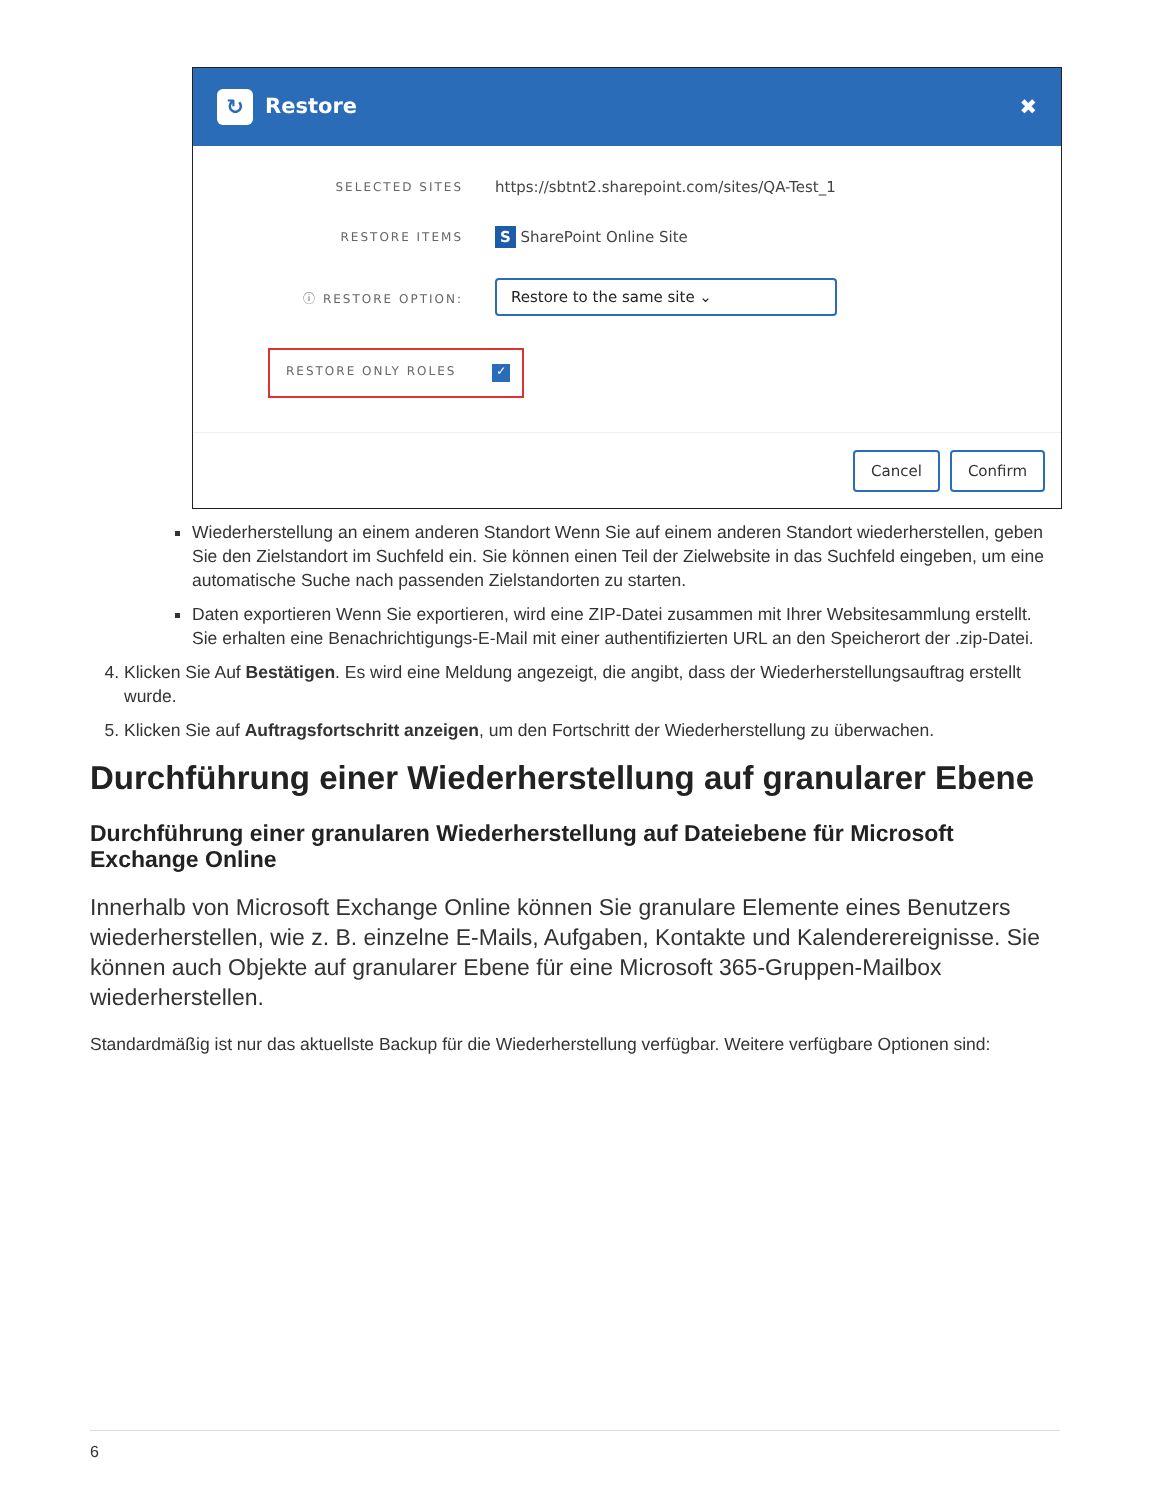↻ Restore ✖
SELECTED SITES
https://sbtnt2.sharepoint.com/sites/QA-Test_1
RESTORE ITEMS
S SharePoint Online Site
ⓘ RESTORE OPTION:
Restore to the same site ⌄
RESTORE ONLY ROLES ✓
Cancel Confirm
Wiederherstellung an einem anderen Standort Wenn Sie auf einem anderen Standort wiederherstellen, geben Sie den Zielstandort im Suchfeld ein. Sie können einen Teil der Zielwebsite in das Suchfeld eingeben, um eine automatische Suche nach passenden Zielstandorten zu starten.
Daten exportieren Wenn Sie exportieren, wird eine ZIP-Datei zusammen mit Ihrer Websitesammlung erstellt. Sie erhalten eine Benachrichtigungs-E-Mail mit einer authentifizierten URL an den Speicherort der .zip-Datei.
4. Klicken Sie Auf Bestätigen. Es wird eine Meldung angezeigt, die angibt, dass der Wiederherstellungsauftrag erstellt wurde.
5. Klicken Sie auf Auftragsfortschritt anzeigen, um den Fortschritt der Wiederherstellung zu überwachen.
Durchführung einer Wiederherstellung auf granularer Ebene
Durchführung einer granularen Wiederherstellung auf Dateiebene für Microsoft Exchange Online
Innerhalb von Microsoft Exchange Online können Sie granulare Elemente eines Benutzers wiederherstellen, wie z. B. einzelne E-Mails, Aufgaben, Kontakte und Kalenderereignisse. Sie können auch Objekte auf granularer Ebene für eine Microsoft 365-Gruppen-Mailbox wiederherstellen.
Standardmäßig ist nur das aktuellste Backup für die Wiederherstellung verfügbar. Weitere verfügbare Optionen sind:
6